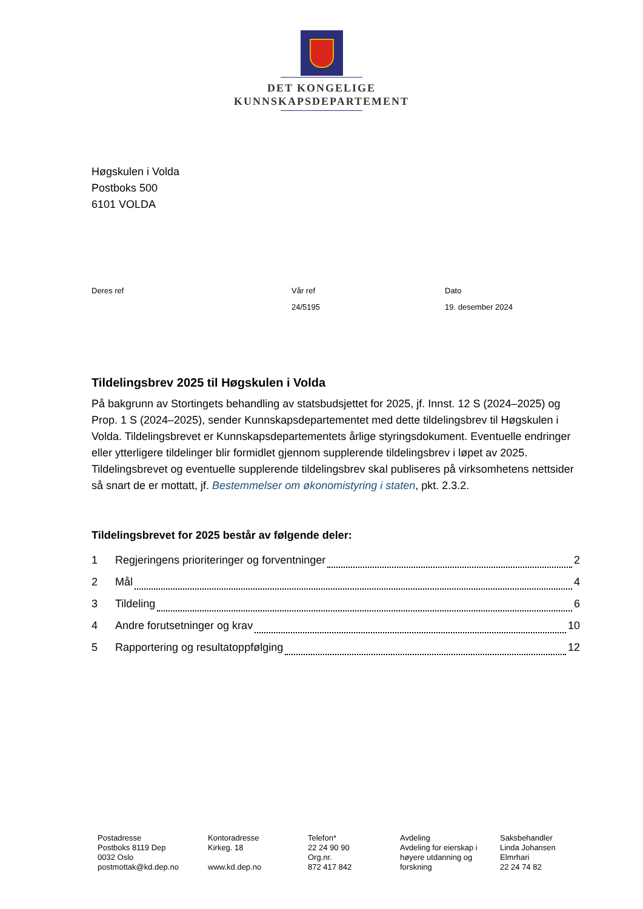DET KONGELIGE
KUNNSKAPSDEPARTEMENT
Høgskulen i Volda
Postboks 500
6101 VOLDA
Deres ref Vår ref
24/5195
Dato
19. desember 2024
Tildelingsbrev 2025 til Høgskulen i Volda
På bakgrunn av Stortingets behandling av statsbudsjettet for 2025, jf. Innst. 12 S (2024–2025) og Prop. 1 S (2024–2025), sender Kunnskapsdepartementet med dette tildelingsbrev til Høgskulen i Volda. Tildelingsbrevet er Kunnskapsdepartementets årlige styringsdokument. Eventuelle endringer eller ytterligere tildelinger blir formidlet gjennom supplerende tildelingsbrev i løpet av 2025. Tildelingsbrevet og eventuelle supplerende tildelingsbrev skal publiseres på virksomhetens nettsider så snart de er mottatt, jf. Bestemmelser om økonomistyring i staten, pkt. 2.3.2.
Tildelingsbrevet for 2025 består av følgende deler:
1 Regjeringens prioriteringer og forventninger 2
2 Mål 4
3 Tildeling 6
4 Andre forutsetninger og krav 10
5 Rapportering og resultatoppfølging 12
Postadresse
Postboks 8119 Dep
0032 Oslo
postmottak@kd.dep.no
Kontoradresse
Kirkeg. 18
www.kd.dep.no
Telefon*
22 24 90 90
Org.nr.
872 417 842
Avdeling
Avdeling for eierskap i høyere utdanning og forskning
Saksbehandler
Linda Johansen
Elmrhari
22 24 74 82